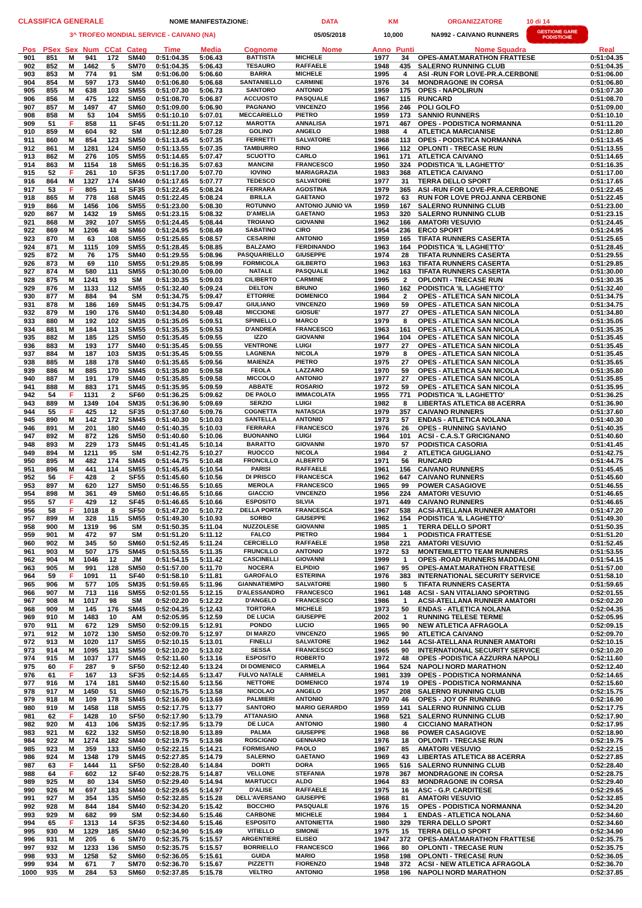CLASSIFICA GENERALE
NOME MANIFESTAZIONE:
DATA
KM
ORGANIZZATORE
10 di 14
3^ TROFEO MONDIAL SERVICE - CAIVANO (NA)
05/05/2018
10,000
NA992 - CAIVANO RUNNERS
GESTIONE GARE PODISTICHE
| Pos | PSex | Sex | Num | CCat | Categ | Time | Media | Cognome | Nome | Anno | Punti | Nome Squadra | Real |
| --- | --- | --- | --- | --- | --- | --- | --- | --- | --- | --- | --- | --- | --- |
| 901 | 851 | M | 941 | 172 | SM40 | 0:51:04.35 | 5:06.43 | BATTISTA | MICHELE | 1977 | 34 | OPES-AMAT.MARATHON FRATTESE | 0:51:04.35 |
| 902 | 852 | M | 1462 | 5 | SM70 | 0:51:04.35 | 5:06.43 | TESAURO | RAFFAELE | 1948 | 435 | SALERNO RUNNING CLUB | 0:51:04.35 |
| 903 | 853 | M | 774 | 91 | SM | 0:51:06.00 | 5:06.60 | BARRA | MICHELE | 1995 | 4 | ASI -RUN FOR LOVE-PR.A.CERBONE | 0:51:06.00 |
| 904 | 854 | M | 597 | 173 | SM40 | 0:51:06.80 | 5:06.68 | SANTANIELLO | CARMINE | 1976 | 34 | MONDRAGONE IN CORSA | 0:51:06.80 |
| 905 | 855 | M | 638 | 103 | SM55 | 0:51:07.30 | 5:06.73 | SANTORO | ANTONIO | 1959 | 175 | OPES - NAPOLIRUN | 0:51:07.30 |
| 906 | 856 | M | 475 | 122 | SM50 | 0:51:08.70 | 5:06.87 | ACCUOSTO | PASQUALE | 1967 | 115 | RUNCARD | 0:51:08.70 |
| 907 | 857 | M | 1497 | 47 | SM60 | 0:51:09.00 | 5:06.90 | PAGNANO | VINCENZO | 1956 | 246 | POLI GOLFO | 0:51:09.00 |
| 908 | 858 | M | 53 | 104 | SM55 | 0:51:10.10 | 5:07.01 | MECCARIELLO | PIETRO | 1959 | 173 | SANNIO RUNNERS | 0:51:10.10 |
| 909 | 51 | F | 858 | 11 | SF45 | 0:51:11.20 | 5:07.12 | MAROTTA | ANNALISA | 1971 | 467 | OPES - PODISTICA NORMANNA | 0:51:11.20 |
| 910 | 859 | M | 604 | 92 | SM | 0:51:12.80 | 5:07.28 | GOLINO | ANGELO | 1988 | 4 | ATLETICA MARCIANISE | 0:51:12.80 |
| 911 | 860 | M | 854 | 123 | SM50 | 0:51:13.45 | 5:07.35 | FERRETTI | SALVATORE | 1968 | 113 | OPES - PODISTICA NORMANNA | 0:51:13.45 |
| 912 | 861 | M | 1281 | 124 | SM50 | 0:51:13.55 | 5:07.35 | TAMBURRO | RINO | 1966 | 112 | OPLONTI - TRECASE RUN | 0:51:13.55 |
| 913 | 862 | M | 276 | 105 | SM55 | 0:51:14.65 | 5:07.47 | SCUOTTO | CARLO | 1961 | 171 | ATLETICA CAIVANO | 0:51:14.65 |
| 914 | 863 | M | 1154 | 18 | SM65 | 0:51:16.35 | 5:07.63 | MANCINI | FRANCESCO | 1950 | 324 | PODISTICA 'IL LAGHETTO' | 0:51:16.35 |
| 915 | 52 | F | 261 | 10 | SF35 | 0:51:17.00 | 5:07.70 | IOVINO | MARIAGRAZIA | 1983 | 368 | ATLETICA CAIVANO | 0:51:17.00 |
| 916 | 864 | M | 1327 | 174 | SM40 | 0:51:17.65 | 5:07.77 | TEDESCO | SALVATORE | 1977 | 31 | TERRA DELLO SPORT | 0:51:17.65 |
| 917 | 53 | F | 805 | 11 | SF35 | 0:51:22.45 | 5:08.24 | FERRARA | AGOSTINA | 1979 | 365 | ASI -RUN FOR LOVE-PR.A.CERBONE | 0:51:22.45 |
| 918 | 865 | M | 778 | 168 | SM45 | 0:51:22.45 | 5:08.24 | BRILLA | GAETANO | 1972 | 63 | RUN FOR LOVE PROJ.ANNA CERBONE | 0:51:22.45 |
| 919 | 866 | M | 1456 | 106 | SM55 | 0:51:23.00 | 5:08.30 | ROTUNNO | ANTONIO JUNIO VA | 1959 | 167 | SALERNO RUNNING CLUB | 0:51:23.00 |
| 920 | 867 | M | 1432 | 19 | SM65 | 0:51:23.15 | 5:08.32 | D'AMELIA | GAETANO | 1953 | 320 | SALERNO RUNNING CLUB | 0:51:23.15 |
| 921 | 868 | M | 392 | 107 | SM55 | 0:51:24.45 | 5:08.44 | TROIANO | GIOVANNI | 1962 | 166 | AMATORI VESUVIO | 0:51:24.45 |
| 922 | 869 | M | 1206 | 48 | SM60 | 0:51:24.95 | 5:08.49 | SABATINO | CIRO | 1954 | 236 | ERCO SPORT | 0:51:24.95 |
| 923 | 870 | M | 63 | 108 | SM55 | 0:51:25.65 | 5:08.57 | CESARINI | ANTONIO | 1959 | 165 | TIFATA RUNNERS CASERTA | 0:51:25.65 |
| 924 | 871 | M | 1115 | 109 | SM55 | 0:51:28.45 | 5:08.85 | BALZAMO | FERDINANDO | 1963 | 164 | PODISTICA 'IL LAGHETTO' | 0:51:28.45 |
| 925 | 872 | M | 76 | 175 | SM40 | 0:51:29.55 | 5:08.96 | PASQUARIELLO | GIUSEPPE | 1974 | 28 | TIFATA RUNNERS CASERTA | 0:51:29.55 |
| 926 | 873 | M | 69 | 110 | SM55 | 0:51:29.85 | 5:08.99 | FORMICOLA | GILBERTO | 1963 | 163 | TIFATA RUNNERS CASERTA | 0:51:29.85 |
| 927 | 874 | M | 580 | 111 | SM55 | 0:51:30.00 | 5:09.00 | NATALE | PASQUALE | 1962 | 163 | TIFATA RUNNERS CASERTA | 0:51:30.00 |
| 928 | 875 | M | 1241 | 93 | SM | 0:51:30.35 | 5:09.03 | CILIBERTO | CARMINE | 1995 | 2 | OPLONTI - TRECASE RUN | 0:51:30.35 |
| 929 | 876 | M | 1133 | 112 | SM55 | 0:51:32.40 | 5:09.24 | DELTON | BRUNO | 1960 | 162 | PODISTICA 'IL LAGHETTO' | 0:51:32.40 |
| 930 | 877 | M | 884 | 94 | SM | 0:51:34.75 | 5:09.47 | ETTORRE | DOMENICO | 1984 | 2 | OPES - ATLETICA SAN NICOLA | 0:51:34.75 |
| 931 | 878 | M | 186 | 169 | SM45 | 0:51:34.75 | 5:09.47 | GIULIANO | VINCENZO | 1969 | 59 | OPES - ATLETICA SAN NICOLA | 0:51:34.75 |
| 932 | 879 | M | 190 | 176 | SM40 | 0:51:34.80 | 5:09.48 | MICCIONE | GIOSUE' | 1977 | 27 | OPES - ATLETICA SAN NICOLA | 0:51:34.80 |
| 933 | 880 | M | 192 | 102 | SM35 | 0:51:35.05 | 5:09.51 | SPINIELLO | MARCO | 1979 | 8 | OPES - ATLETICA SAN NICOLA | 0:51:35.05 |
| 934 | 881 | M | 184 | 113 | SM55 | 0:51:35.35 | 5:09.53 | D'ANDREA | FRANCESCO | 1963 | 161 | OPES - ATLETICA SAN NICOLA | 0:51:35.35 |
| 935 | 882 | M | 185 | 125 | SM50 | 0:51:35.45 | 5:09.55 | IZZO | GIOVANNI | 1964 | 104 | OPES - ATLETICA SAN NICOLA | 0:51:35.45 |
| 936 | 883 | M | 193 | 177 | SM40 | 0:51:35.45 | 5:09.55 | VENTRONE | LUIGI | 1977 | 27 | OPES - ATLETICA SAN NICOLA | 0:51:35.45 |
| 937 | 884 | M | 187 | 103 | SM35 | 0:51:35.45 | 5:09.55 | LAGNENA | NICOLA | 1979 | 8 | OPES - ATLETICA SAN NICOLA | 0:51:35.45 |
| 938 | 885 | M | 188 | 178 | SM40 | 0:51:35.65 | 5:09.56 | MAIENZA | PIETRO | 1975 | 27 | OPES - ATLETICA SAN NICOLA | 0:51:35.65 |
| 939 | 886 | M | 885 | 170 | SM45 | 0:51:35.80 | 5:09.58 | FEOLA | LAZZARO | 1970 | 59 | OPES - ATLETICA SAN NICOLA | 0:51:35.80 |
| 940 | 887 | M | 191 | 179 | SM40 | 0:51:35.85 | 5:09.58 | MICCOLO | ANTONIO | 1977 | 27 | OPES - ATLETICA SAN NICOLA | 0:51:35.85 |
| 941 | 888 | M | 883 | 171 | SM45 | 0:51:35.95 | 5:09.59 | ABBATE | ROSARIO | 1972 | 59 | OPES - ATLETICA SAN NICOLA | 0:51:35.95 |
| 942 | 54 | F | 1131 | 2 | SF60 | 0:51:36.25 | 5:09.62 | DE PAOLO | IMMACOLATA | 1955 | 771 | PODISTICA 'IL LAGHETTO' | 0:51:36.25 |
| 943 | 889 | M | 1349 | 104 | SM35 | 0:51:36.90 | 5:09.69 | SERZIO | LUIGI | 1982 | 8 | LIBERTAS ATLETICA 88 ACERRA | 0:51:36.90 |
| 944 | 55 | F | 425 | 12 | SF35 | 0:51:37.60 | 5:09.76 | COGNETTA | NATASCIA | 1979 | 357 | CAIVANO RUNNERS | 0:51:37.60 |
| 945 | 890 | M | 142 | 172 | SM45 | 0:51:40.30 | 5:10.03 | SANTELLA | ANTONIO | 1973 | 57 | ENDAS - ATLETICA NOLANA | 0:51:40.30 |
| 946 | 891 | M | 201 | 180 | SM40 | 0:51:40.35 | 5:10.03 | FERRARA | FRANCESCO | 1976 | 26 | OPES - RUNNING SAVIANO | 0:51:40.35 |
| 947 | 892 | M | 872 | 126 | SM50 | 0:51:40.60 | 5:10.06 | BUONANNO | LUIGI | 1964 | 101 | ACSI - C.A.S.T GRICIGNANO | 0:51:40.60 |
| 948 | 893 | M | 229 | 173 | SM45 | 0:51:41.45 | 5:10.14 | BARATTO | GIOVANNI | 1970 | 57 | PODISTICA CASORIA | 0:51:41.45 |
| 949 | 894 | M | 1211 | 95 | SM | 0:51:42.75 | 5:10.27 | RUOCCO | NICOLA | 1984 | 2 | ATLETICA GIUGLIANO | 0:51:42.75 |
| 950 | 895 | M | 482 | 174 | SM45 | 0:51:44.75 | 5:10.48 | FRONCILLO | ALBERTO | 1971 | 56 | RUNCARD | 0:51:44.75 |
| 951 | 896 | M | 441 | 114 | SM55 | 0:51:45.45 | 5:10.54 | PARISI | RAFFAELE | 1961 | 156 | CAIVANO RUNNERS | 0:51:45.45 |
| 952 | 56 | F | 428 | 2 | SF55 | 0:51:45.60 | 5:10.56 | DI PRISCO | FRANCESCA | 1962 | 647 | CAIVANO RUNNERS | 0:51:45.60 |
| 953 | 897 | M | 620 | 127 | SM50 | 0:51:46.55 | 5:10.65 | MEROLA | FRANCESCO | 1965 | 99 | POWER CASAGIOVE | 0:51:46.55 |
| 954 | 898 | M | 361 | 49 | SM60 | 0:51:46.65 | 5:10.66 | GIACCIO | VINCENZO | 1956 | 224 | AMATORI VESUVIO | 0:51:46.65 |
| 955 | 57 | F | 429 | 12 | SF45 | 0:51:46.65 | 5:10.66 | ESPOSITO | SILVIA | 1971 | 449 | CAIVANO RUNNERS | 0:51:46.65 |
| 956 | 58 | F | 1018 | 8 | SF50 | 0:51:47.20 | 5:10.72 | DELLA PORTA | FRANCESCA | 1967 | 538 | ACSI-ATELLANA RUNNER AMATORI | 0:51:47.20 |
| 957 | 899 | M | 328 | 115 | SM55 | 0:51:49.30 | 5:10.93 | SORBO | GIUSEPPE | 1962 | 154 | PODISTICA 'IL LAGHETTO' | 0:51:49.30 |
| 958 | 900 | M | 1319 | 96 | SM | 0:51:50.35 | 5:11.04 | NUZZOLESE | GIOVANNI | 1985 | 1 | TERRA DELLO SPORT | 0:51:50.35 |
| 959 | 901 | M | 472 | 97 | SM | 0:51:51.20 | 5:11.12 | FALCO | PIETRO | 1984 | 1 | PODISTICA FRATTESE | 0:51:51.20 |
| 960 | 902 | M | 345 | 50 | SM60 | 0:51:52.45 | 5:11.24 | CERCIELLO | RAFFAELE | 1958 | 221 | AMATORI VESUVIO | 0:51:52.45 |
| 961 | 903 | M | 507 | 175 | SM45 | 0:51:53.55 | 5:11.35 | FRUNCILLO | ANTONIO | 1972 | 53 | MONTEMILETTO TEAM RUNNERS | 0:51:53.55 |
| 962 | 904 | M | 1046 | 12 | JM | 0:51:54.15 | 5:11.42 | CASCINELLI | GIOVANNI | 1999 | 1 | OPES -ROAD RUNNERS MADDALONI | 0:51:54.15 |
| 963 | 905 | M | 991 | 128 | SM50 | 0:51:57.00 | 5:11.70 | NOCERA | ELPIDIO | 1967 | 95 | OPES-AMAT.MARATHON FRATTESE | 0:51:57.00 |
| 964 | 59 | F | 1091 | 11 | SF40 | 0:51:58.10 | 5:11.81 | GAROFALO | ESTERINA | 1976 | 383 | INTERNATIONAL SECURITY SERVICE | 0:51:58.10 |
| 965 | 906 | M | 577 | 105 | SM35 | 0:51:59.65 | 5:11.96 | GIANNATIEMPO | SALVATORE | 1980 | 5 | TIFATA RUNNERS CASERTA | 0:51:59.65 |
| 966 | 907 | M | 713 | 116 | SM55 | 0:52:01.55 | 5:12.15 | D'ALESSANDRO | FRANCESCO | 1961 | 148 | ACSI - SAN VITALIANO SPORTING | 0:52:01.55 |
| 967 | 908 | M | 1017 | 98 | SM | 0:52:02.20 | 5:12.22 | D'ANGELO | FRANCESCO | 1986 | 1 | ACSI-ATELLANA RUNNER AMATORI | 0:52:02.20 |
| 968 | 909 | M | 145 | 176 | SM45 | 0:52:04.35 | 5:12.43 | TORTORA | MICHELE | 1973 | 50 | ENDAS - ATLETICA NOLANA | 0:52:04.35 |
| 969 | 910 | M | 1483 | 10 | AM | 0:52:05.95 | 5:12.59 | DE LUCIA | GIUSEPPE | 2002 | 1 | RUNNING TELESE TERME | 0:52:05.95 |
| 970 | 911 | M | 672 | 129 | SM50 | 0:52:09.15 | 5:12.91 | PONDO | LUCIO | 1965 | 90 | NEW ATLETICA AFRAGOLA | 0:52:09.15 |
| 971 | 912 | M | 1072 | 130 | SM50 | 0:52:09.70 | 5:12.97 | DI MARZO | VINCENZO | 1965 | 90 | ATLETICA CAIVANO | 0:52:09.70 |
| 972 | 913 | M | 1020 | 117 | SM55 | 0:52:10.15 | 5:13.01 | FINELLI | SALVATORE | 1962 | 144 | ACSI-ATELLANA RUNNER AMATORI | 0:52:10.15 |
| 973 | 914 | M | 1095 | 131 | SM50 | 0:52:10.20 | 5:13.02 | SESSA | FRANCESCO | 1965 | 90 | INTERNATIONAL SECURITY SERVICE | 0:52:10.20 |
| 974 | 915 | M | 1037 | 177 | SM45 | 0:52:11.60 | 5:13.16 | ESPOSITO | ROBERTO | 1972 | 48 | OPES -PODISTICA AZZURRA NAPOLI | 0:52:11.60 |
| 975 | 60 | F | 287 | 9 | SF50 | 0:52:12.40 | 5:13.24 | DI DOMENICO | CARMELA | 1964 | 524 | NAPOLI NORD MARATHON | 0:52:12.40 |
| 976 | 61 | F | 167 | 13 | SF35 | 0:52:14.65 | 5:13.47 | FULVO NATALE | CARMELA | 1981 | 339 | OPES - PODISTICA NORMANNA | 0:52:14.65 |
| 977 | 916 | M | 174 | 181 | SM40 | 0:52:15.60 | 5:13.56 | NETTORE | DOMENICO | 1974 | 19 | OPES - PODISTICA NORMANNA | 0:52:15.60 |
| 978 | 917 | M | 1450 | 51 | SM60 | 0:52:15.75 | 5:13.58 | NICOLAO | ANGELO | 1957 | 208 | SALERNO RUNNING CLUB | 0:52:15.75 |
| 979 | 918 | M | 109 | 178 | SM45 | 0:52:16.90 | 5:13.69 | PALMIERI | ANTONIO | 1970 | 46 | OPES - JOY OF RUNNING | 0:52:16.90 |
| 980 | 919 | M | 1458 | 118 | SM55 | 0:52:17.75 | 5:13.77 | SANTORO | MARIO GERARDO | 1959 | 141 | SALERNO RUNNING CLUB | 0:52:17.75 |
| 981 | 62 | F | 1428 | 10 | SF50 | 0:52:17.90 | 5:13.79 | ATTANASIO | ANNA | 1968 | 521 | SALERNO RUNNING CLUB | 0:52:17.90 |
| 982 | 920 | M | 413 | 106 | SM35 | 0:52:17.95 | 5:13.79 | DE LUCA | ANTONIO | 1980 | 4 | CICCIANO MARATHON | 0:52:17.95 |
| 983 | 921 | M | 622 | 132 | SM50 | 0:52:18.90 | 5:13.89 | PALMA | GIUSEPPE | 1968 | 86 | POWER CASAGIOVE | 0:52:18.90 |
| 984 | 922 | M | 1274 | 182 | SM40 | 0:52:19.75 | 5:13.98 | ROSCIGNO | GENNARO | 1976 | 18 | OPLONTI - TRECASE RUN | 0:52:19.75 |
| 985 | 923 | M | 359 | 133 | SM50 | 0:52:22.15 | 5:14.21 | FORMISANO | PAOLO | 1967 | 85 | AMATORI VESUVIO | 0:52:22.15 |
| 986 | 924 | M | 1348 | 179 | SM45 | 0:52:27.85 | 5:14.79 | SALERNO | GAETANO | 1969 | 43 | LIBERTAS ATLETICA 88 ACERRA | 0:52:27.85 |
| 987 | 63 | F | 1444 | 11 | SF50 | 0:52:28.40 | 5:14.84 | DORTI | DORA | 1965 | 516 | SALERNO RUNNING CLUB | 0:52:28.40 |
| 988 | 64 | F | 602 | 12 | SF40 | 0:52:28.75 | 5:14.87 | VELLONE | STEFANIA | 1978 | 367 | MONDRAGONE IN CORSA | 0:52:28.75 |
| 989 | 925 | M | 80 | 134 | SM50 | 0:52:29.40 | 5:14.94 | MARTUCCI | ALDO | 1964 | 83 | MONDRAGONE IN CORSA | 0:52:29.40 |
| 990 | 926 | M | 697 | 183 | SM40 | 0:52:29.65 | 5:14.97 | D'ALISE | RAFFAELE | 1975 | 16 | ASC - G.P. CARDITESE | 0:52:29.65 |
| 991 | 927 | M | 354 | 135 | SM50 | 0:52:32.85 | 5:15.28 | DELL'AVERSANO | GIUSEPPE | 1968 | 81 | AMATORI VESUVIO | 0:52:32.85 |
| 992 | 928 | M | 844 | 184 | SM40 | 0:52:34.20 | 5:15.42 | BOCCHIO | PASQUALE | 1976 | 15 | OPES - PODISTICA NORMANNA | 0:52:34.20 |
| 993 | 929 | M | 682 | 99 | SM | 0:52:34.60 | 5:15.46 | CARBONE | MICHELE | 1984 | 1 | ENDAS - ATLETICA NOLANA | 0:52:34.60 |
| 994 | 65 | F | 1313 | 14 | SF35 | 0:52:34.60 | 5:15.46 | ESPOSITO | ANTONIETTA | 1980 | 329 | TERRA DELLO SPORT | 0:52:34.60 |
| 995 | 930 | M | 1329 | 185 | SM40 | 0:52:34.90 | 5:15.49 | VITIELLO | SIMONE | 1975 | 15 | TERRA DELLO SPORT | 0:52:34.90 |
| 996 | 931 | M | 205 | 6 | SM70 | 0:52:35.75 | 5:15.57 | ARGENTIERE | ELISEO | 1947 | 372 | OPES-AMAT.MARATHON FRATTESE | 0:52:35.75 |
| 997 | 932 | M | 1233 | 136 | SM50 | 0:52:35.75 | 5:15.57 | BORRIELLO | FRANCESCO | 1966 | 80 | OPLONTI - TRECASE RUN | 0:52:35.75 |
| 998 | 933 | M | 1258 | 52 | SM60 | 0:52:36.05 | 5:15.61 | GUIDA | MARIO | 1958 | 198 | OPLONTI - TRECASE RUN | 0:52:36.05 |
| 999 | 934 | M | 671 | 7 | SM70 | 0:52:36.70 | 5:15.67 | PIZZETTI | FIORENZO | 1948 | 372 | ACSI - NEW ATLETICA AFRAGOLA | 0:52:36.70 |
| 1000 | 935 | M | 284 | 53 | SM60 | 0:52:37.85 | 5:15.78 | VELTRO | ANTONIO | 1958 | 196 | NAPOLI NORD MARATHON | 0:52:37.85 |